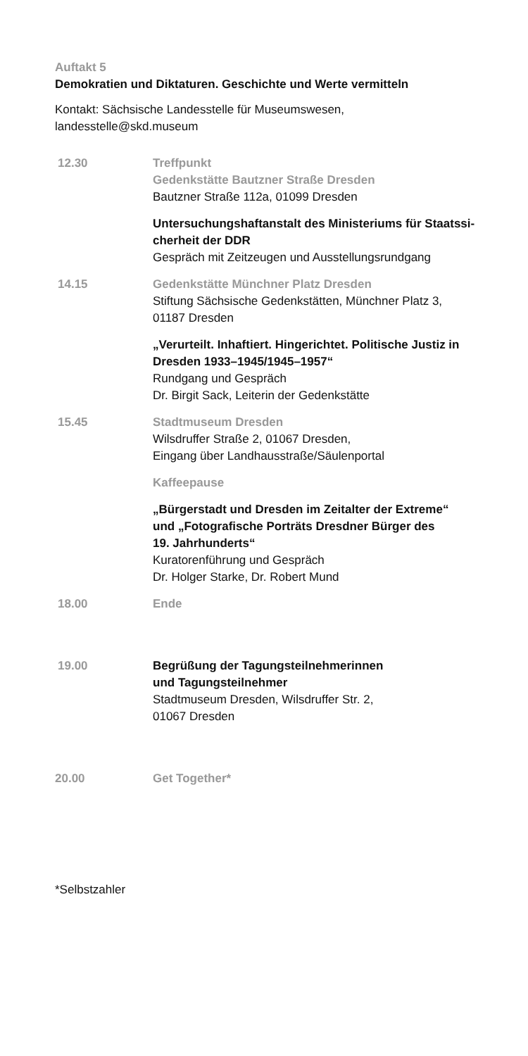Auftakt 5
Demokratien und Diktaturen. Geschichte und Werte vermitteln
Kontakt: Sächsische Landesstelle für Museumswesen,
landesstelle@skd.museum
12.30 Treffpunkt
Gedenkstätte Bautzner Straße Dresden
Bautzner Straße 112a, 01099 Dresden
Untersuchungshaftanstalt des Ministeriums für Staatssi-
cherheit der DDR
Gespräch mit Zeitzeugen und Ausstellungsrundgang
14.15 Gedenkstätte Münchner Platz Dresden
Stiftung Sächsische Gedenkstätten, Münchner Platz 3,
01187 Dresden
„Verurteilt. Inhaftiert. Hingerichtet. Politische Justiz in Dresden 1933–1945/1945–1957“
Rundgang und Gespräch
Dr. Birgit Sack, Leiterin der Gedenkstätte
15.45 Stadtmuseum Dresden
Wilsdruffer Straße 2, 01067 Dresden,
Eingang über Landhausstraße/Säulenportal
Kaffeepause
„Bürgerstadt und Dresden im Zeitalter der Extreme“
und „Fotografische Porträts Dresdner Bürger des
19. Jahrhunderts“
Kuratorenführung und Gespräch
Dr. Holger Starke, Dr. Robert Mund
18.00 Ende
19.00 Begrüßung der Tagungsteilnehmerinnen
und Tagungsteilnehmer
Stadtmuseum Dresden, Wilsdruffer Str. 2,
01067 Dresden
20.00 Get Together*
*Selbstzahler